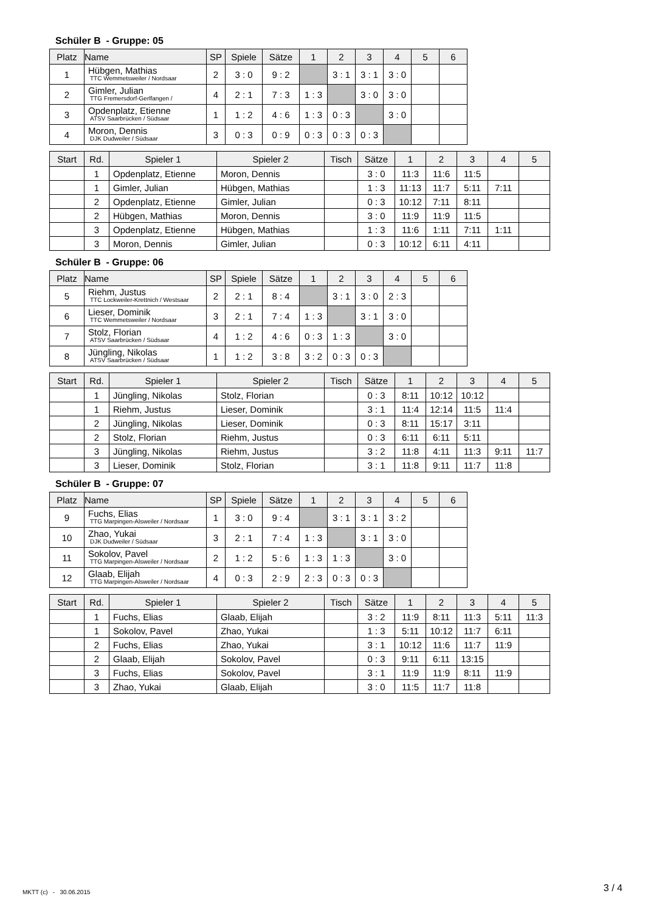Schüler B - Gruppe: 05
| Platz | Name | SP | Spiele | Sätze | 1 | 2 | 3 | 4 | 5 | 6 |
| --- | --- | --- | --- | --- | --- | --- | --- | --- | --- | --- |
| 1 | Hübgen, Mathias TTC Wemmetsweiler / Nordsaar | 2 | 3 : 0 | 9 : 2 | | 3 : 1 | 3 : 1 | 3 : 0 | | |
| 2 | Gimler, Julian TTG Fremersdorf-Gerlfangen / | 4 | 2 : 1 | 7 : 3 | 1 : 3 | | 3 : 0 | 3 : 0 | | |
| 3 | Opdenplatz, Etienne ATSV Saarbrücken / Südsaar | 1 | 1 : 2 | 4 : 6 | 1 : 3 | 0 : 3 | | 3 : 0 | | |
| 4 | Moron, Dennis DJK Dudweiler / Südsaar | 3 | 0 : 3 | 0 : 9 | 0 : 3 | 0 : 3 | 0 : 3 | | | |
| Start | Rd. | Spieler 1 | Spieler 2 | Tisch | Sätze | 1 | 2 | 3 | 4 | 5 |
| --- | --- | --- | --- | --- | --- | --- | --- | --- | --- | --- |
| | 1 | Opdenplatz, Etienne | Moron, Dennis | | 3 : 0 | 11:3 | 11:6 | 11:5 | | |
| | 1 | Gimler, Julian | Hübgen, Mathias | | 1 : 3 | 11:13 | 11:7 | 5:11 | 7:11 | |
| | 2 | Opdenplatz, Etienne | Gimler, Julian | | 0 : 3 | 10:12 | 7:11 | 8:11 | | |
| | 2 | Hübgen, Mathias | Moron, Dennis | | 3 : 0 | 11:9 | 11:9 | 11:5 | | |
| | 3 | Opdenplatz, Etienne | Hübgen, Mathias | | 1 : 3 | 11:6 | 1:11 | 7:11 | 1:11 | |
| | 3 | Moron, Dennis | Gimler, Julian | | 0 : 3 | 10:12 | 6:11 | 4:11 | | |
Schüler B - Gruppe: 06
| Platz | Name | SP | Spiele | Sätze | 1 | 2 | 3 | 4 | 5 | 6 |
| --- | --- | --- | --- | --- | --- | --- | --- | --- | --- | --- |
| 5 | Riehm, Justus TTC Lockweiler-Krettnich / Westsaar | 2 | 2 : 1 | 8 : 4 | | 3 : 1 | 3 : 0 | 2 : 3 | | |
| 6 | Lieser, Dominik TTC Wemmetsweiler / Nordsaar | 3 | 2 : 1 | 7 : 4 | 1 : 3 | | 3 : 1 | 3 : 0 | | |
| 7 | Stolz, Florian ATSV Saarbrücken / Südsaar | 4 | 1 : 2 | 4 : 6 | 0 : 3 | 1 : 3 | | 3 : 0 | | |
| 8 | Jüngling, Nikolas ATSV Saarbrücken / Südsaar | 1 | 1 : 2 | 3 : 8 | 3 : 2 | 0 : 3 | 0 : 3 | | | |
| Start | Rd. | Spieler 1 | Spieler 2 | Tisch | Sätze | 1 | 2 | 3 | 4 | 5 |
| --- | --- | --- | --- | --- | --- | --- | --- | --- | --- | --- |
| | 1 | Jüngling, Nikolas | Stolz, Florian | | 0 : 3 | 8:11 | 10:12 | 10:12 | | |
| | 1 | Riehm, Justus | Lieser, Dominik | | 3 : 1 | 11:4 | 12:14 | 11:5 | 11:4 | |
| | 2 | Jüngling, Nikolas | Lieser, Dominik | | 0 : 3 | 8:11 | 15:17 | 3:11 | | |
| | 2 | Stolz, Florian | Riehm, Justus | | 0 : 3 | 6:11 | 6:11 | 5:11 | | |
| | 3 | Jüngling, Nikolas | Riehm, Justus | | 3 : 2 | 11:8 | 4:11 | 11:3 | 9:11 | 11:7 |
| | 3 | Lieser, Dominik | Stolz, Florian | | 3 : 1 | 11:8 | 9:11 | 11:7 | 11:8 | |
Schüler B - Gruppe: 07
| Platz | Name | SP | Spiele | Sätze | 1 | 2 | 3 | 4 | 5 | 6 |
| --- | --- | --- | --- | --- | --- | --- | --- | --- | --- | --- |
| 9 | Fuchs, Elias TTG Marpingen-Alsweiler / Nordsaar | 1 | 3 : 0 | 9 : 4 | | 3 : 1 | 3 : 1 | 3 : 2 | | |
| 10 | Zhao, Yukai DJK Dudweiler / Südsaar | 3 | 2 : 1 | 7 : 4 | 1 : 3 | | 3 : 1 | 3 : 0 | | |
| 11 | Sokolov, Pavel TTG Marpingen-Alsweiler / Nordsaar | 2 | 1 : 2 | 5 : 6 | 1 : 3 | 1 : 3 | | 3 : 0 | | |
| 12 | Glaab, Elijah TTG Marpingen-Alsweiler / Nordsaar | 4 | 0 : 3 | 2 : 9 | 2 : 3 | 0 : 3 | 0 : 3 | | | |
| Start | Rd. | Spieler 1 | Spieler 2 | Tisch | Sätze | 1 | 2 | 3 | 4 | 5 |
| --- | --- | --- | --- | --- | --- | --- | --- | --- | --- | --- |
| | 1 | Fuchs, Elias | Glaab, Elijah | | 3 : 2 | 11:9 | 8:11 | 11:3 | 5:11 | 11:3 |
| | 1 | Sokolov, Pavel | Zhao, Yukai | | 1 : 3 | 5:11 | 10:12 | 11:7 | 6:11 | |
| | 2 | Fuchs, Elias | Zhao, Yukai | | 3 : 1 | 10:12 | 11:6 | 11:7 | 11:9 | |
| | 2 | Glaab, Elijah | Sokolov, Pavel | | 0 : 3 | 9:11 | 6:11 | 13:15 | | |
| | 3 | Fuchs, Elias | Sokolov, Pavel | | 3 : 1 | 11:9 | 11:9 | 8:11 | 11:9 | |
| | 3 | Zhao, Yukai | Glaab, Elijah | | 3 : 0 | 11:5 | 11:7 | 11:8 | | |
MKTT (c) - 30.06.2015 3 / 4